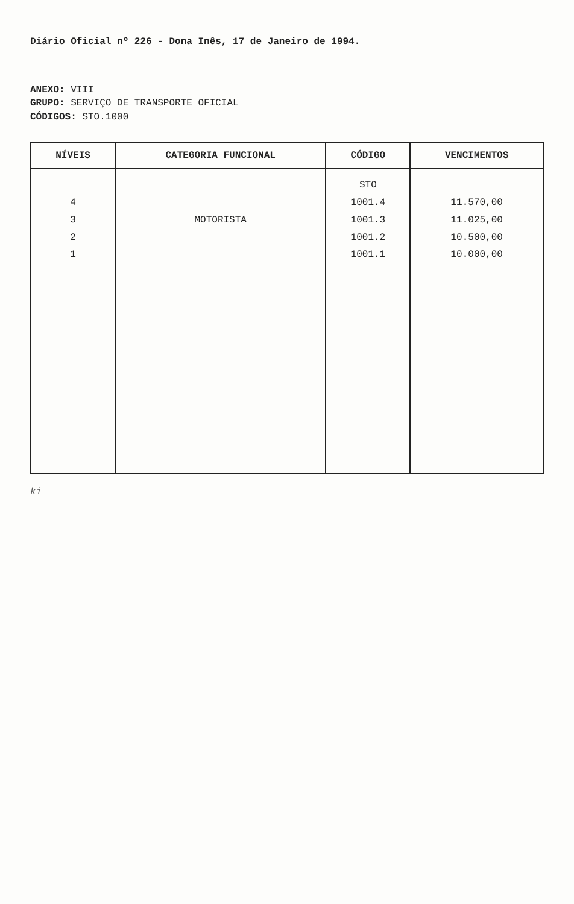Diário Oficial nº 226 - Dona Inês, 17 de Janeiro de 1994.
ANEXO: VIII
GRUPO: SERVIÇO DE TRANSPORTE OFICIAL
CÓDIGOS: STO.1000
| NÍVEIS | CATEGORIA FUNCIONAL | CÓDIGO | VENCIMENTOS |
| --- | --- | --- | --- |
| 4 3 2 1 | MOTORISTA | STO 1001.4 1001.3 1001.2 1001.1 | 11.570,00 11.025,00 10.500,00 10.000,00 |
ki